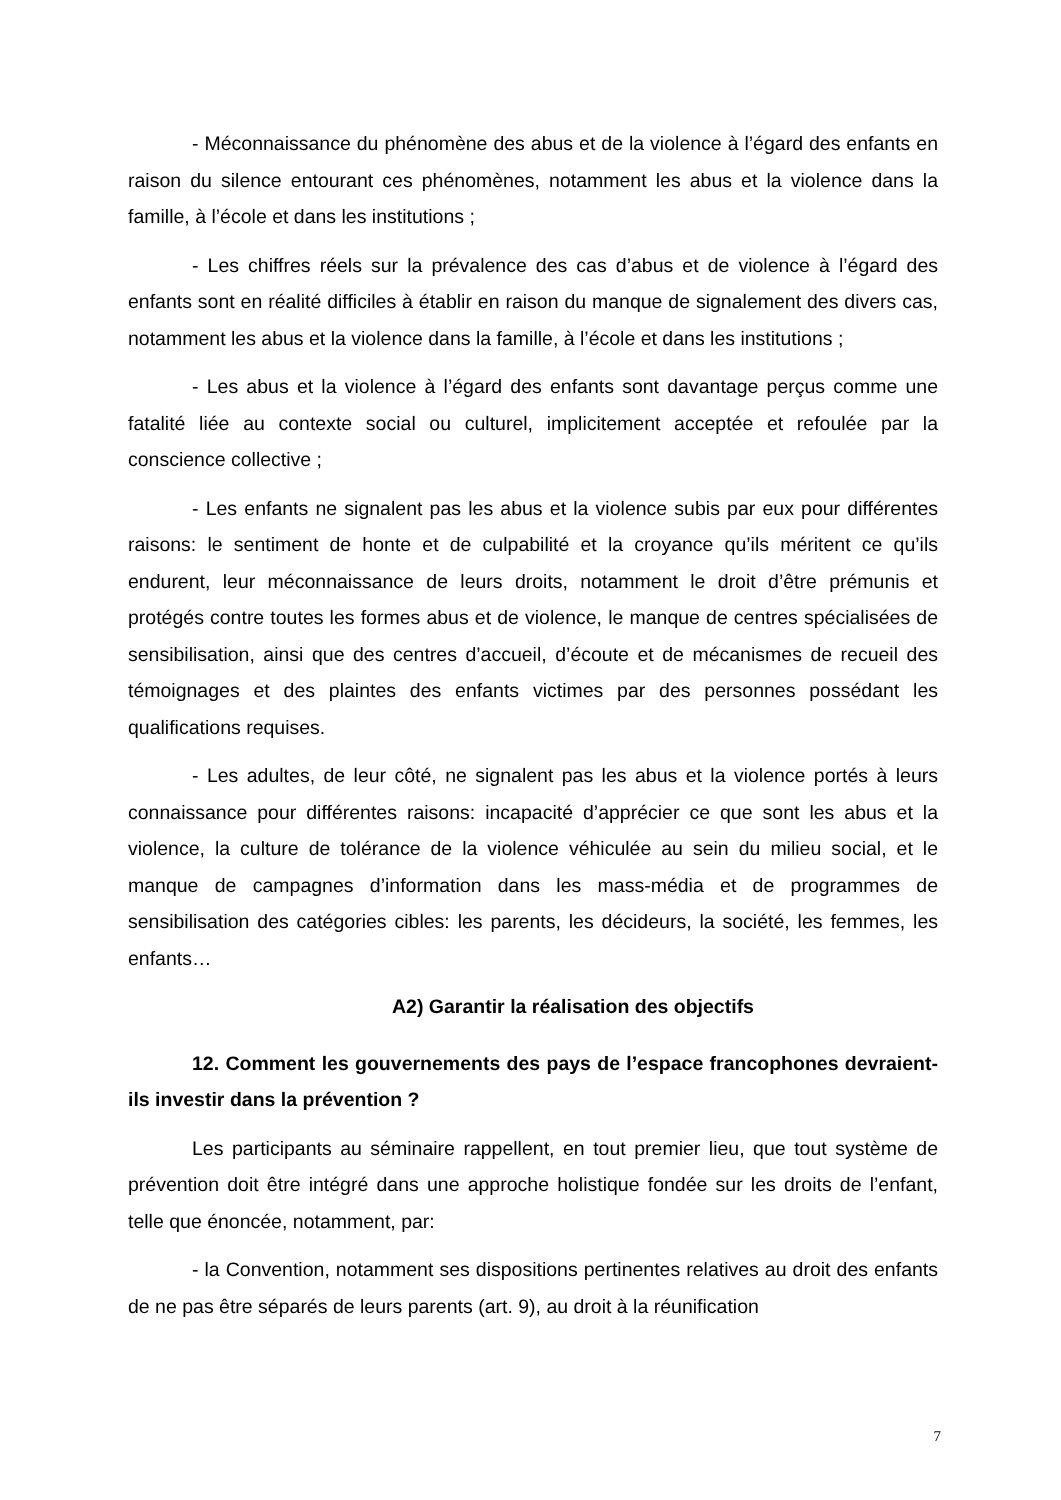- Méconnaissance du phénomène des abus et de la violence à l’égard des enfants en raison du silence entourant ces phénomènes, notamment les abus et la violence dans la famille, à l’école et dans les institutions ;
- Les chiffres réels sur la prévalence des cas d’abus et de violence à l’égard des enfants sont en réalité difficiles à établir en raison du manque de signalement des divers cas, notamment les abus et la violence dans la famille, à l’école et dans les institutions ;
- Les abus et la violence à l’égard des enfants sont davantage perçus comme une fatalité liée au contexte social ou culturel, implicitement acceptée et refoulée par la conscience collective ;
- Les enfants ne signalent pas les abus et la violence subis par eux pour différentes raisons: le sentiment de honte et de culpabilité et la croyance qu’ils méritent ce qu’ils endurent, leur méconnaissance de leurs droits, notamment le droit d’être prémunis et protégés contre toutes les formes abus et de violence, le manque de centres spécialisées de sensibilisation, ainsi que des centres d’accueil, d’écoute et de mécanismes de recueil des témoignages et des plaintes des enfants victimes par des personnes possédant les qualifications requises.
- Les adultes, de leur côté, ne signalent pas les abus et la violence portés à leurs connaissance pour différentes raisons: incapacité d’apprécier ce que sont les abus et la violence, la culture de tolérance de la violence véhiculée au sein du milieu social, et le manque de campagnes d’information dans les mass-média et de programmes de sensibilisation des catégories cibles: les parents, les décideurs, la société, les femmes, les enfants…
A2) Garantir la réalisation des objectifs
12. Comment les gouvernements des pays de l’espace francophones devraient-ils investir dans la prévention ?
Les participants au séminaire rappellent, en tout premier lieu, que tout système de prévention doit être intégré dans une approche holistique fondée sur les droits de l’enfant, telle que énoncée, notamment, par:
- la Convention, notamment ses dispositions pertinentes relatives au droit des enfants de ne pas être séparés de leurs parents (art. 9), au droit à la réunification
7